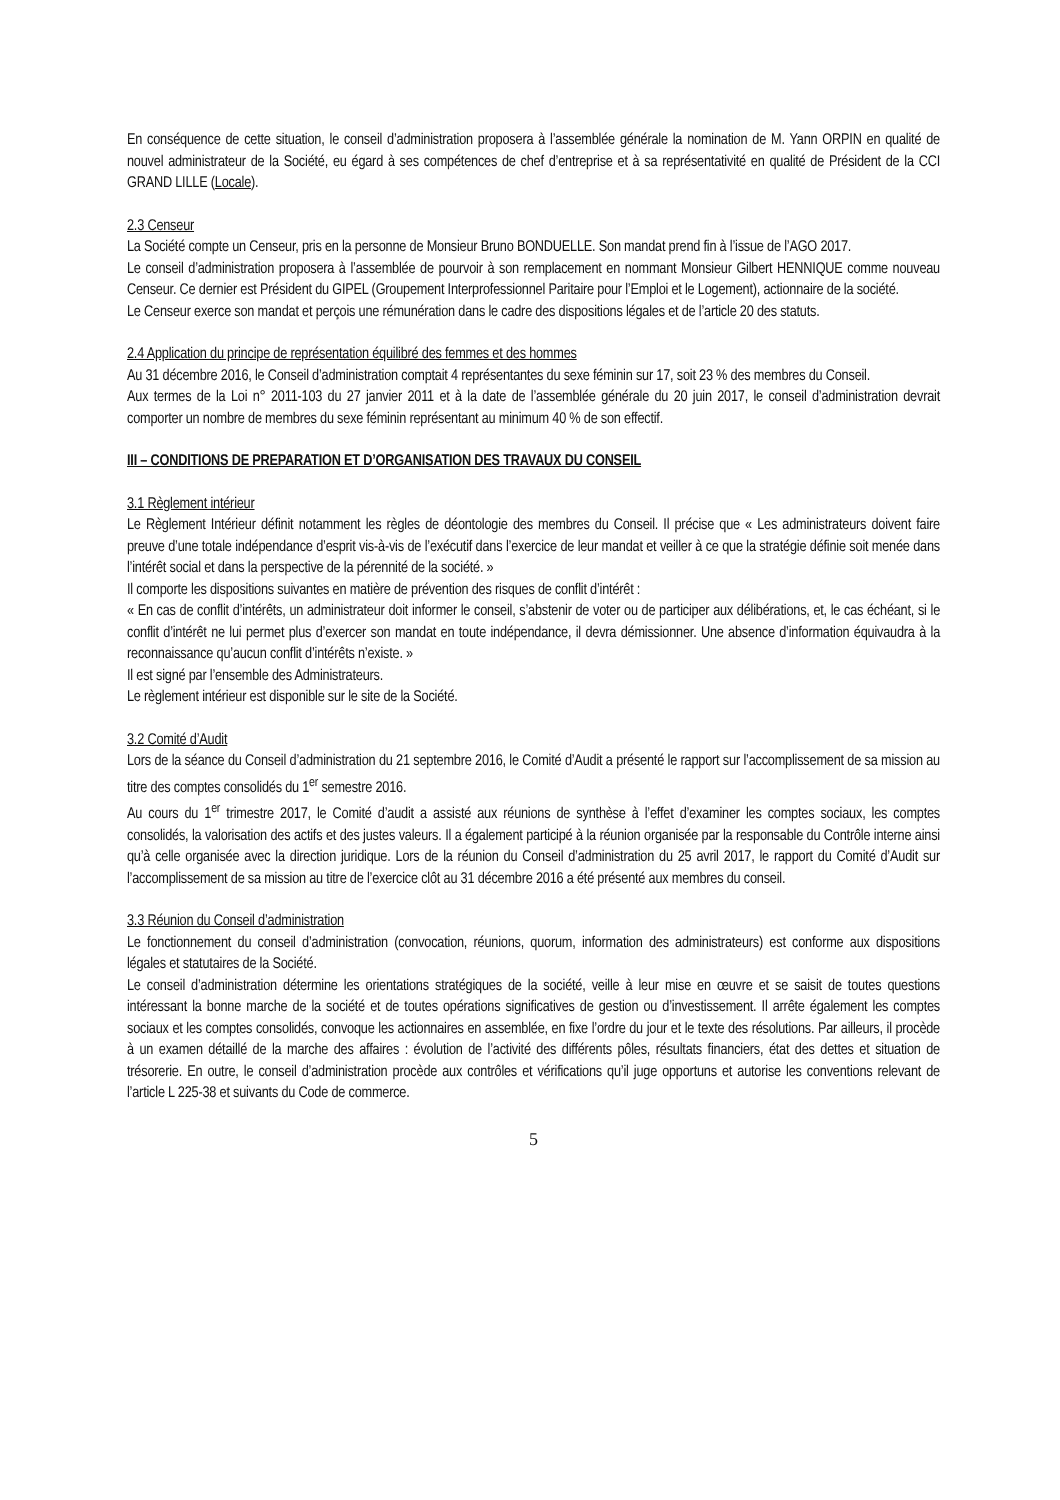En conséquence de cette situation, le conseil d’administration proposera à l’assemblée générale la nomination de M. Yann ORPIN en qualité de nouvel administrateur de la Société, eu égard à ses compétences de chef d’entreprise et à sa représentativité en qualité de Président de la CCI GRAND LILLE (Locale).
2.3 Censeur
La Société compte un Censeur, pris en la personne de Monsieur Bruno BONDUELLE. Son mandat prend fin à l’issue de l’AGO 2017.
Le conseil d’administration proposera à l’assemblée de pourvoir à son remplacement en nommant Monsieur Gilbert HENNIQUE comme nouveau Censeur. Ce dernier est Président du GIPEL (Groupement Interprofessionnel Paritaire pour l’Emploi et le Logement), actionnaire de la société.
Le Censeur exerce son mandat et perçois une rémunération dans le cadre des dispositions légales et de l’article 20 des statuts.
2.4 Application du principe de représentation équilibré des femmes et des hommes
Au 31 décembre 2016, le Conseil d’administration comptait 4 représentantes du sexe féminin sur 17, soit 23 % des membres du Conseil.
Aux termes de la Loi n° 2011-103 du 27 janvier 2011 et à la date de l’assemblée générale du 20 juin 2017, le conseil d’administration devrait comporter un nombre de membres du sexe féminin représentant au minimum 40 % de son effectif.
III – CONDITIONS DE PREPARATION ET D’ORGANISATION DES TRAVAUX DU CONSEIL
3.1 Règlement intérieur
Le Règlement Intérieur définit notamment les règles de déontologie des membres du Conseil. Il précise que « Les administrateurs doivent faire preuve d’une totale indépendance d’esprit vis-à-vis de l’exécutif dans l’exercice de leur mandat et veiller à ce que la stratégie définie soit menée dans l’intérêt social et dans la perspective de la pérennité de la société. »
Il comporte les dispositions suivantes en matière de prévention des risques de conflit d’intérêt :
« En cas de conflit d’intérêts, un administrateur doit informer le conseil, s’abstenir de voter ou de participer aux délibérations, et, le cas échéant, si le conflit d’intérêt ne lui permet plus d’exercer son mandat en toute indépendance, il devra démissionner. Une absence d’information équivaudra à la reconnaissance qu’aucun conflit d’intérêts n’existe. »
Il est signé par l’ensemble des Administrateurs.
Le règlement intérieur est disponible sur le site de la Société.
3.2 Comité d’Audit
Lors de la séance du Conseil d’administration du 21 septembre 2016, le Comité d’Audit a présenté le rapport sur l’accomplissement de sa mission au titre des comptes consolidés du 1<sup>er</sup> semestre 2016.
Au cours du 1<sup>er</sup> trimestre 2017, le Comité d’audit a assisté aux réunions de synthèse à l’effet d’examiner les comptes sociaux, les comptes consolidés, la valorisation des actifs et des justes valeurs. Il a également participé à la réunion organisée par la responsable du Contrôle interne ainsi qu’à celle organisée avec la direction juridique. Lors de la réunion du Conseil d’administration du 25 avril 2017, le rapport du Comité d’Audit sur l’accomplissement de sa mission au titre de l’exercice clôt au 31 décembre 2016 a été présenté aux membres du conseil.
3.3 Réunion du Conseil d’administration
Le fonctionnement du conseil d’administration (convocation, réunions, quorum, information des administrateurs) est conforme aux dispositions légales et statutaires de la Société.
Le conseil d’administration détermine les orientations stratégiques de la société, veille à leur mise en œuvre et se saisit de toutes questions intéressant la bonne marche de la société et de toutes opérations significatives de gestion ou d’investissement. Il arrête également les comptes sociaux et les comptes consolidés, convoque les actionnaires en assemblée, en fixe l’ordre du jour et le texte des résolutions. Par ailleurs, il procède à un examen détaillé de la marche des affaires : évolution de l’activité des différents pôles, résultats financiers, état des dettes et situation de trésorerie. En outre, le conseil d’administration procède aux contrôles et vérifications qu’il juge opportuns et autorise les conventions relevant de l’article L 225-38 et suivants du Code de commerce.
5